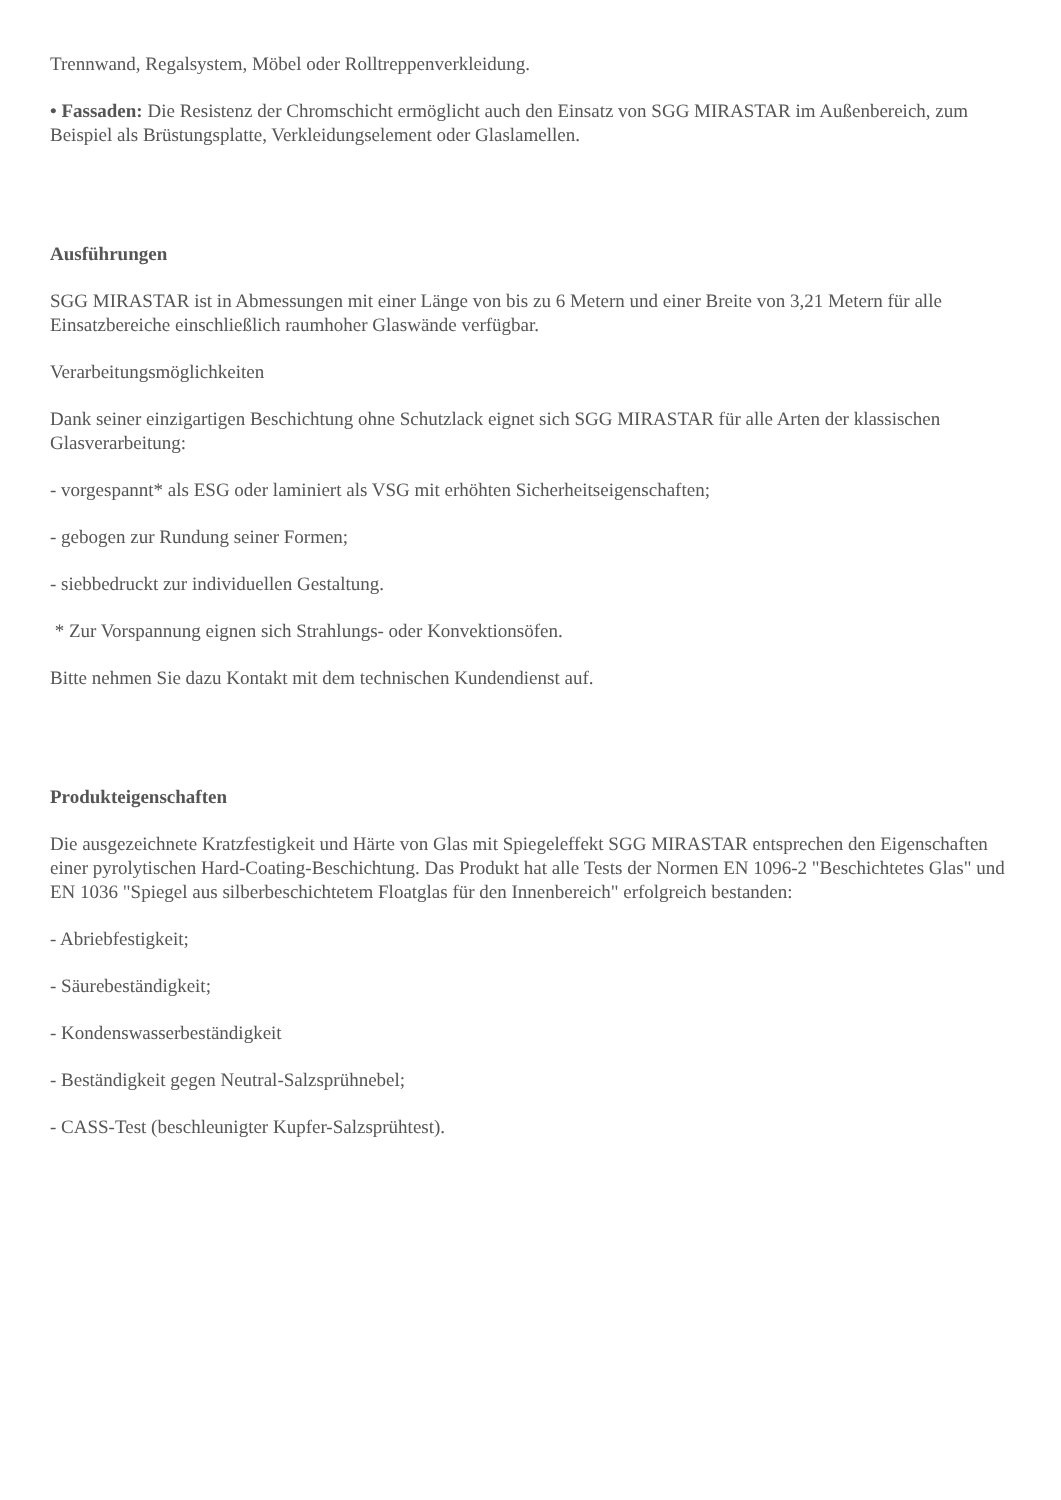Trennwand, Regalsystem, Möbel oder Rolltreppenverkleidung.
• Fassaden: Die Resistenz der Chromschicht ermöglicht auch den Einsatz von SGG MIRASTAR im Außenbereich, zum Beispiel als Brüstungsplatte, Verkleidungselement oder Glaslamellen.
Ausführungen
SGG MIRASTAR ist in Abmessungen mit einer Länge von bis zu 6 Metern und einer Breite von 3,21 Metern für alle Einsatzbereiche einschließlich raumhoher Glaswände verfügbar.
Verarbeitungsmöglichkeiten
Dank seiner einzigartigen Beschichtung ohne Schutzlack eignet sich SGG MIRASTAR für alle Arten der klassischen Glasverarbeitung:
- vorgespannt* als ESG oder laminiert als VSG mit erhöhten Sicherheitseigenschaften;
- gebogen zur Rundung seiner Formen;
- siebbedruckt zur individuellen Gestaltung.
* Zur Vorspannung eignen sich Strahlungs- oder Konvektionsöfen.
Bitte nehmen Sie dazu Kontakt mit dem technischen Kundendienst auf.
Produkteigenschaften
Die ausgezeichnete Kratzfestigkeit und Härte von Glas mit Spiegeleffekt SGG MIRASTAR entsprechen den Eigenschaften einer pyrolytischen Hard-Coating-Beschichtung. Das Produkt hat alle Tests der Normen EN 1096-2 "Beschichtetes Glas" und EN 1036 "Spiegel aus silberbeschichtetem Floatglas für den Innenbereich" erfolgreich bestanden:
- Abriebfestigkeit;
- Säurebeständigkeit;
- Kondenswasserbeständigkeit
- Beständigkeit gegen Neutral-Salzsprühnebel;
- CASS-Test (beschleunigter Kupfer-Salzsprühtest).